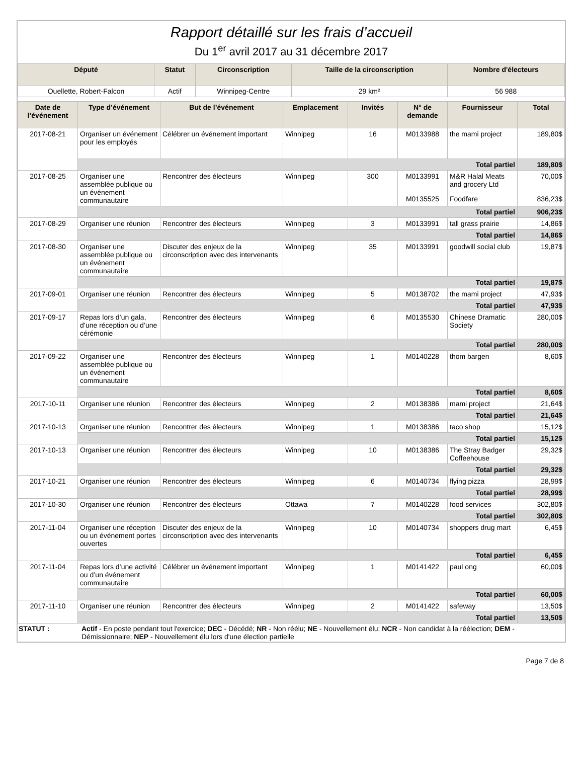Rapport détaillé sur les frais d’accueil
Du 1<sup>er</sup> avril 2017 au 31 décembre 2017
| Député | Statut | Circonscription | Taille de la circonscription | Nombre d'électeurs |
| --- | --- | --- | --- | --- |
| Ouellette, Robert-Falcon | Actif | Winnipeg-Centre | 29 km² | 56 988 |
| Date de l’événement | Type d’événement | But de l’événement | Emplacement | Invités | N° de demande | Fournisseur | Total |
| --- | --- | --- | --- | --- | --- | --- | --- |
| 2017-08-21 | Organiser un événement pour les employés | Célébrer un événement important | Winnipeg | 16 | M0133988 | the mami project | 189,80$ |
| | Total partiel | | | | | | 189,80$ |
| 2017-08-25 | Organiser une assemblée publique ou un événement communautaire | Rencontrer des électeurs | Winnipeg | 300 | M0133991 | M&R Halal Meats and grocery Ltd | 70,00$ |
| | | | | | M0135525 | Foodfare | 836,23$ |
| | Total partiel | | | | | | 906,23$ |
| 2017-08-29 | Organiser une réunion | Rencontrer des électeurs | Winnipeg | 3 | M0133991 | tall grass prairie | 14,86$ |
| | Total partiel | | | | | | 14,86$ |
| 2017-08-30 | Organiser une assemblée publique ou un événement communautaire | Discuter des enjeux de la circonscription avec des intervenants | Winnipeg | 35 | M0133991 | goodwill social club | 19,87$ |
| | Total partiel | | | | | | 19,87$ |
| 2017-09-01 | Organiser une réunion | Rencontrer des électeurs | Winnipeg | 5 | M0138702 | the mami project | 47,93$ |
| | Total partiel | | | | | | 47,93$ |
| 2017-09-17 | Repas lors d’un gala, d’une réception ou d’une cérémonie | Rencontrer des électeurs | Winnipeg | 6 | M0135530 | Chinese Dramatic Society | 280,00$ |
| | Total partiel | | | | | | 280,00$ |
| 2017-09-22 | Organiser une assemblée publique ou un événement communautaire | Rencontrer des électeurs | Winnipeg | 1 | M0140228 | thom bargen | 8,60$ |
| | Total partiel | | | | | | 8,60$ |
| 2017-10-11 | Organiser une réunion | Rencontrer des électeurs | Winnipeg | 2 | M0138386 | mami project | 21,64$ |
| | Total partiel | | | | | | 21,64$ |
| 2017-10-13 | Organiser une réunion | Rencontrer des électeurs | Winnipeg | 1 | M0138386 | taco shop | 15,12$ |
| | Total partiel | | | | | | 15,12$ |
| 2017-10-13 | Organiser une réunion | Rencontrer des électeurs | Winnipeg | 10 | M0138386 | The Stray Badger Coffeehouse | 29,32$ |
| | Total partiel | | | | | | 29,32$ |
| 2017-10-21 | Organiser une réunion | Rencontrer des électeurs | Winnipeg | 6 | M0140734 | flying pizza | 28,99$ |
| | Total partiel | | | | | | 28,99$ |
| 2017-10-30 | Organiser une réunion | Rencontrer des électeurs | Ottawa | 7 | M0140228 | food services | 302,80$ |
| | Total partiel | | | | | | 302,80$ |
| 2017-11-04 | Organiser une réception ou un événement portes ouvertes | Discuter des enjeux de la circonscription avec des intervenants | Winnipeg | 10 | M0140734 | shoppers drug mart | 6,45$ |
| | Total partiel | | | | | | 6,45$ |
| 2017-11-04 | Repas lors d’une activité ou d’un événement communautaire | Célébrer un événement important | Winnipeg | 1 | M0141422 | paul ong | 60,00$ |
| | Total partiel | | | | | | 60,00$ |
| 2017-11-10 | Organiser une réunion | Rencontrer des électeurs | Winnipeg | 2 | M0141422 | safeway | 13,50$ |
| | Total partiel | | | | | | 13,50$ |
STATUT : Actif - En poste pendant tout l'exercice; DEC - Décédé; NR - Non réélu; NE - Nouvellement élu; NCR - Non candidat à la réélection; DEM - Démissionnaire; NEP - Nouvellement élu lors d'une élection partielle
Page 7 de 8